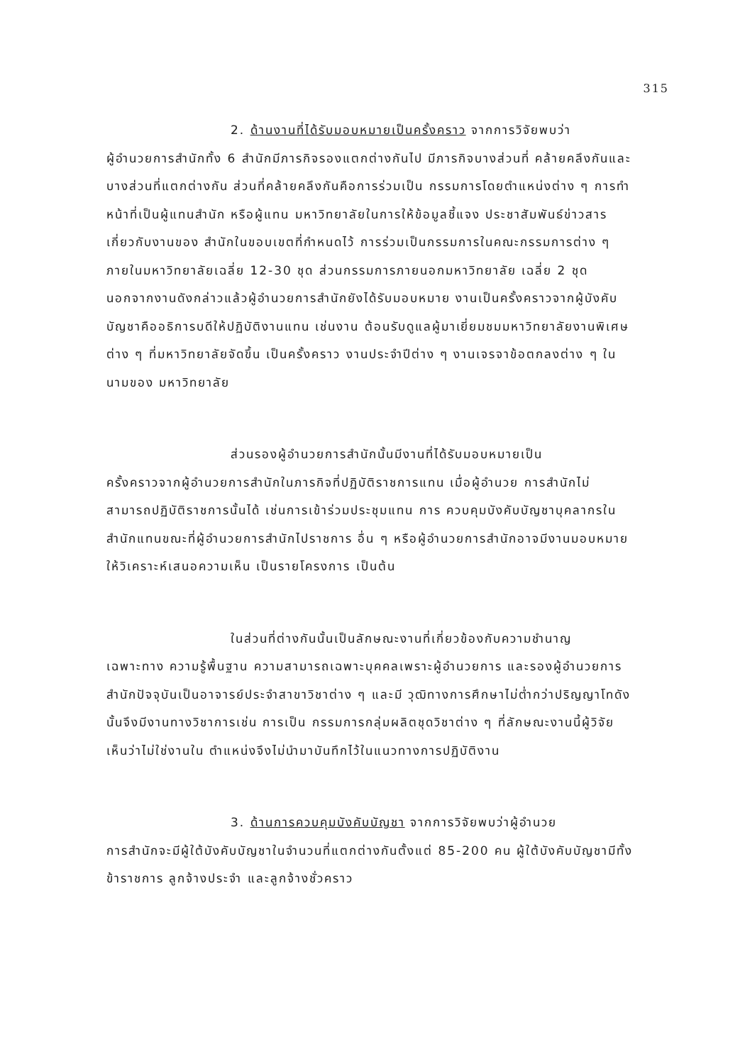315
2. ด้านงานที่ได้รับมอบหมายเป็นครั้งคราว จากการวิจัยพบว่า
ผู้อำนวยการสำนักทั้ง 6 สำนักมีภารกิจรองแตกต่างกันไป มีภารกิจบางส่วนที่ คล้ายคลึงกันและบางส่วนที่แตกต่างกัน ส่วนที่คล้ายคลึงกันคือการร่วมเป็น กรรมการโดยตำแหน่งต่าง ๆ การทำหน้าที่เป็นผู้แทนสำนัก หรือผู้แทน มหาวิทยาลัยในการให้ข้อมูลชี้แจง ประชาสัมพันธ์ข่าวสารเกี่ยวกับงานของ สำนักในขอบเขตที่กำหนดไว้ การร่วมเป็นกรรมการในคณะกรรมการต่าง ๆ ภายในมหาวิทยาลัยเฉลี่ย 12-30 ชุด ส่วนกรรมการภายนอกมหาวิทยาลัย เฉลี่ย 2 ชุด นอกจากงานดังกล่าวแล้วผู้อำนวยการสำนักยังได้รับมอบหมาย งานเป็นครั้งคราวจากผู้บังคับบัญชาคืออธิการบดีให้ปฏิบัติงานแทน เช่นงาน ต้อนรับดูแลผู้มาเยี่ยมชมมหาวิทยาลัยงานพิเศษต่าง ๆ ที่มหาวิทยาลัยจัดขึ้น เป็นครั้งคราว งานประจำปีต่าง ๆ งานเจรจาข้อตกลงต่าง ๆ ในนามของ มหาวิทยาลัย
ส่วนรองผู้อำนวยการสำนักนั้นมีงานที่ได้รับมอบหมายเป็น
ครั้งคราวจากผู้อำนวยการสำนักในภารกิจที่ปฏิบัติราชการแทน เมื่อผู้อำนวย การสำนักไม่สามารถปฏิบัติราชการนั้นได้ เช่นการเข้าร่วมประชุมแทน การ ควบคุมบังคับบัญชาบุคลากรในสำนักแทนขณะที่ผู้อำนวยการสำนักไปราชการ อื่น ๆ หรือผู้อำนวยการสำนักอาจมีงานมอบหมายให้วิเคราะห์เสนอความเห็น เป็นรายโครงการ เป็นต้น
ในส่วนที่ต่างกันนั้นเป็นลักษณะงานที่เกี่ยวข้องกับความชำนาญ
เฉพาะทาง ความรู้พื้นฐาน ความสามารถเฉพาะบุคคลเพราะผู้อำนวยการ และรองผู้อำนวยการสำนักปัจจุบันเป็นอาจารย์ประจำสาขาวิชาต่าง ๆ และมี วุฒิทางการศึกษาไม่ต่ำกว่าปริญญาโทดังนั้นจึงมีงานทางวิชาการเช่น การเป็น กรรมการกลุ่มผลิตชุดวิชาต่าง ๆ ที่ลักษณะงานนี้ผู้วิจัยเห็นว่าไม่ใช่งานใน ตำแหน่งจึงไม่นำมาบันทึกไว้ในแนวทางการปฏิบัติงาน
3. ด้านการควบคุมบังคับบัญชา จากการวิจัยพบว่าผู้อำนวย
การสำนักจะมีผู้ใต้บังคับบัญชาในจำนวนที่แตกต่างกันตั้งแต่ 85-200 คน ผู้ใต้บังคับบัญชามีทั้งข้าราชการ ลูกจ้างประจำ และลูกจ้างชั่วคราว